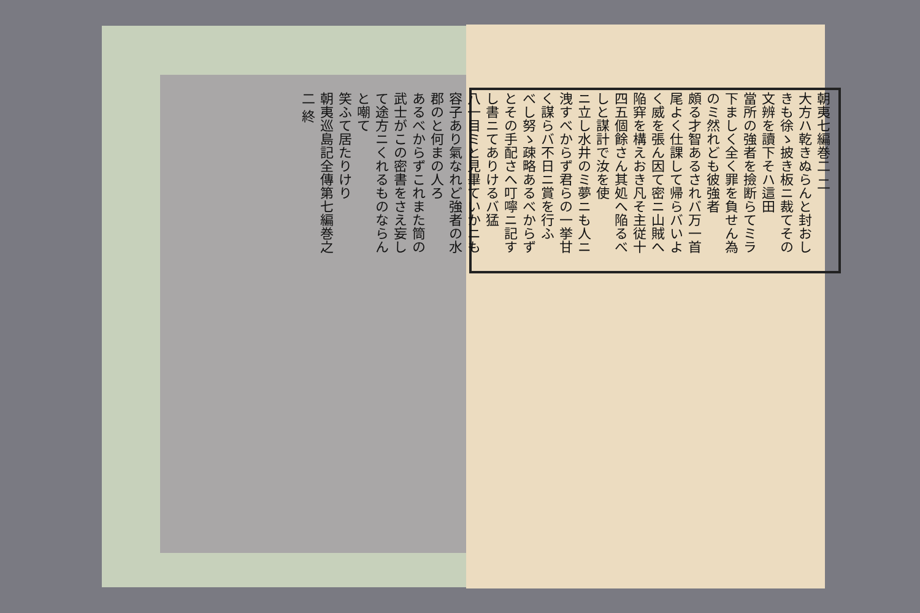朝夷七編巻二 二
大方ハ乾きぬらんと封おしきも徐ゝ披き板ニ裁てその文辨を讀下そハ這田
當所の強者を撿断らてミラ下ましく全く罪を負せん為のミ然れども彼強者
頗る才智あるされバ万一首尾よく仕課して帰らバいよく威を張ん因て密ニ山賊へ
陥穽を構えおき凡そ主従十四五個餘さん其処へ陥るべしと謀計で汝を使
ニ立し水井のミ夢ニも人ニ洩すべからず君らの一挙甘く謀らバ不日ニ賞を行ふ
べし努ゝ疎略あるべからずとその手配さへ叮嚀ニ記すし書ニてありけるバ猛
八一目ミと見畢ていかニも容子あり氣なれど強者の水郡のと何まの人ろ
あるべからずこれまた筒の武士がこの密書をさえ妄して途方ニくれるものならんと嘲て
笑ふて居たりけり
朝夷巡島記全傳第七編巻之二 終